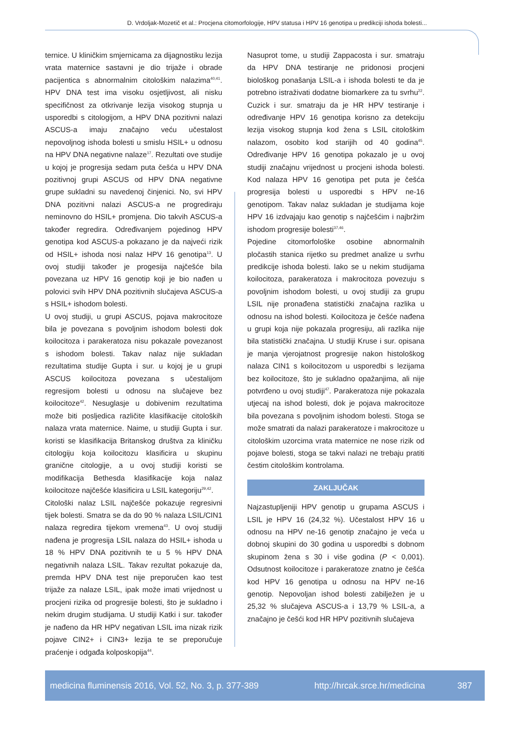D. Vrdoljak-Mozetič et al.: Procjena citomorfologije, HPV statusa i HPV 16 genotipa u predikciji ishoda bolesti...
ternice. U kliničkim smjernicama za dijagnostiku lezija vrata maternice sastavni je dio trijaže i obrade pacijentica s abnormalnim citološkim nalazima<sup>40,41</sup>. HPV DNA test ima visoku osjetljivost, ali nisku specifičnost za otkrivanje lezija visokog stupnja u usporedbi s citologijom, a HPV DNA pozitivni nalazi ASCUS-a imaju značajno veću učestalost nepovoljnog ishoda bolesti u smislu HSIL+ u odnosu na HPV DNA negativne nalaze<sup>17</sup>. Rezultati ove studije u kojoj je progresija sedam puta češća u HPV DNA pozitivnoj grupi ASCUS od HPV DNA negativne grupe sukladni su navedenoj činjenici. No, svi HPV DNA pozitivni nalazi ASCUS-a ne progrediraju neminovno do HSIL+ promjena. Dio takvih ASCUS-a također regredira. Određivanjem pojedinog HPV genotipa kod ASCUS-a pokazano je da najveći rizik od HSIL+ ishoda nosi nalaz HPV 16 genotipa<sup>13</sup>. U ovoj studiji također je progesija najčešće bila povezana uz HPV 16 genotip koji je bio nađen u polovici svih HPV DNA pozitivnih slučajeva ASCUS-a s HSIL+ ishodom bolesti.
U ovoj studiji, u grupi ASCUS, pojava makrocitoze bila je povezana s povoljnim ishodom bolesti dok koilocitoza i parakeratoza nisu pokazale povezanost s ishodom bolesti. Takav nalaz nije sukladan rezultatima studije Gupta i sur. u kojoj je u grupi ASCUS koilocitoza povezana s učestalijom regresijom bolesti u odnosu na slučajeve bez koilocitoze<sup>42</sup>. Nesuglasje u dobivenim rezultatima može biti posljedica različite klasifikacije citoloških nalaza vrata maternice. Naime, u studiji Gupta i sur. koristi se klasifikacija Britanskog društva za kliničku citologiju koja koilocitozu klasificira u skupinu granične citologije, a u ovoj studiji koristi se modifikacija Bethesda klasifikacije koja nalaz koilocitoze najčešće klasificira u LSIL kategoriju<sup>29,42</sup>.
Citološki nalaz LSIL najčešće pokazuje regresivni tijek bolesti. Smatra se da do 90 % nalaza LSIL/CIN1 nalaza regredira tijekom vremena<sup>43</sup>. U ovoj studiji nađena je progresija LSIL nalaza do HSIL+ ishoda u 18 % HPV DNA pozitivnih te u 5 % HPV DNA negativnih nalaza LSIL. Takav rezultat pokazuje da, premda HPV DNA test nije preporučen kao test trijaže za nalaze LSIL, ipak može imati vrijednost u procjeni rizika od progresije bolesti, što je sukladno i nekim drugim studijama. U studiji Katki i sur. također je nađeno da HR HPV negativan LSIL ima nizak rizik pojave CIN2+ i CIN3+ lezija te se preporučuje praćenje i odgađa kolposkopija<sup>44</sup>.
Nasuprot tome, u studiji Zappacosta i sur. smatraju da HPV DNA testiranje ne pridonosi procjeni biološkog ponašanja LSIL-a i ishoda bolesti te da je potrebno istraživati dodatne biomarkere za tu svrhu<sup>22</sup>. Cuzick i sur. smatraju da je HR HPV testiranje i određivanje HPV 16 genotipa korisno za detekciju lezija visokog stupnja kod žena s LSIL citološkim nalazom, osobito kod starijih od 40 godina<sup>45</sup>. Određivanje HPV 16 genotipa pokazalo je u ovoj studiji značajnu vrijednost u procjeni ishoda bolesti. Kod nalaza HPV 16 genotipa pet puta je češća progresija bolesti u usporedbi s HPV ne-16 genotipom. Takav nalaz sukladan je studijama koje HPV 16 izdvajaju kao genotip s najčešćim i najbržim ishodom progresije bolesti<sup>37,46</sup>.
Pojedine citomorfološke osobine abnormalnih pločastih stanica rijetko su predmet analize u svrhu predikcije ishoda bolesti. Iako se u nekim studijama koilocitoza, parakeratoza i makrocitoza povezuju s povoljnim ishodom bolesti, u ovoj studiji za grupu LSIL nije pronađena statistički značajna razlika u odnosu na ishod bolesti. Koilocitoza je češće nađena u grupi koja nije pokazala progresiju, ali razlika nije bila statistički značajna. U studiji Kruse i sur. opisana je manja vjerojatnost progresije nakon histološkog nalaza CIN1 s koilocitozom u usporedbi s lezijama bez koilocitoze, što je sukladno opažanjima, ali nije potvrđeno u ovoj studiji<sup>47</sup>. Parakeratoza nije pokazala utjecaj na ishod bolesti, dok je pojava makrocitoze bila povezana s povoljnim ishodom bolesti. Stoga se može smatrati da nalazi parakeratoze i makrocitoze u citološkim uzorcima vrata maternice ne nose rizik od pojave bolesti, stoga se takvi nalazi ne trebaju pratiti čestim citološkim kontrolama.
ZAKLJUČAK
Najzastupljeniji HPV genotip u grupama ASCUS i LSIL je HPV 16 (24,32 %). Učestalost HPV 16 u odnosu na HPV ne-16 genotip značajno je veća u dobnoj skupini do 30 godina u usporedbi s dobnom skupinom žena s 30 i više godina (P < 0,001). Odsutnost koilocitoze i parakeratoze znatno je češća kod HPV 16 genotipa u odnosu na HPV ne-16 genotip. Nepovoljan ishod bolesti zabilježen je u 25,32 % slučajeva ASCUS-a i 13,79 % LSIL-a, a značajno je češći kod HR HPV pozitivnih slučajeva
medicina fluminensis 2016, Vol. 52, No. 3, p. 377-389 http://hrcak.srce.hr/medicina 387